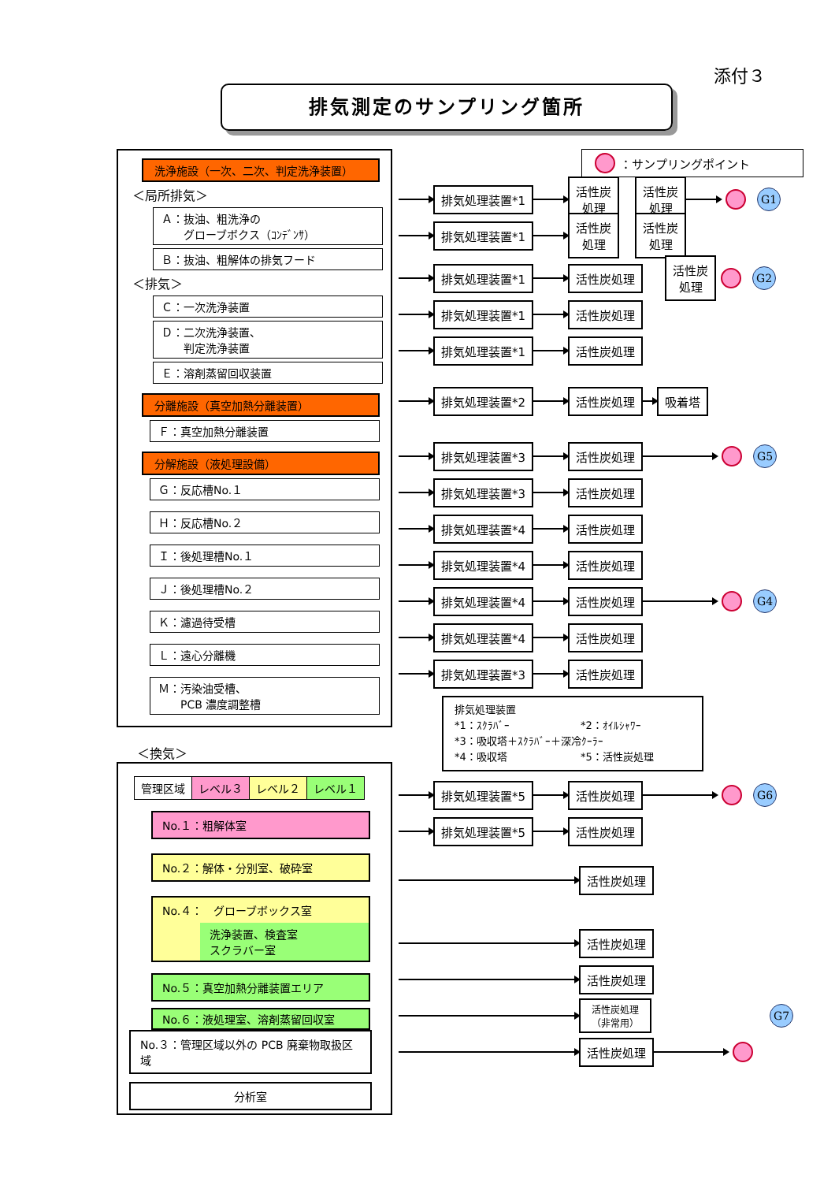添付３
排気測定のサンプリング箇所
洗浄施設（一次、二次、判定洗浄装置）
＜局所排気＞
Ａ：抜油、粗洗浄の
　　グローブボクス（ｺﾝﾃﾞﾝｻ）
Ｂ：抜油、粗解体の排気フード
＜排気＞
Ｃ：一次洗浄装置
Ｄ：二次洗浄装置、
　　判定洗浄装置
Ｅ：溶剤蒸留回収装置
分離施設（真空加熱分離装置）
Ｆ：真空加熱分離装置
分解施設（液処理設備）
Ｇ：反応槽No.１
Ｈ：反応槽No.２
Ｉ：後処理槽No.１
Ｊ：後処理槽No.２
Ｋ：濾過待受槽
Ｌ：遠心分離機
Ｍ：汚染油受槽、
　　PCB 濃度調整槽
＜換気＞
| 管理区域 | レベル３ | レベル２ | レベル１ |
No.１：粗解体室
No.２：解体・分別室、破砕室
No.４：　グローブボックス室
洗浄装置、検査室
スクラバー室
No.５：真空加熱分離装置エリア
No.６：液処理室、溶剤蒸留回収室
No.３：管理区域以外の PCB 廃棄物取扱区域
分析室
：サンプリングポイント
排気処理装置*1 活性炭
処理 活性炭
処理 G1
排気処理装置*1 活性炭
処理 活性炭
処理
排気処理装置*1 活性炭処理 活性炭
処理 G2
排気処理装置*1 活性炭処理
排気処理装置*1 活性炭処理
排気処理装置*2 活性炭処理 吸着塔
排気処理装置*3 活性炭処理 G5
排気処理装置*3 活性炭処理
排気処理装置*4 活性炭処理
排気処理装置*4 活性炭処理
排気処理装置*4 活性炭処理 G4
排気処理装置*4 活性炭処理
排気処理装置*3 活性炭処理
排気処理装置
*1：ｽｸﾗﾊﾞｰ *2：ｵｲﾙｼｬﾜｰ
*3：吸収塔＋ｽｸﾗﾊﾞｰ＋深冷ｸｰﾗｰ
*4：吸収塔 *5：活性炭処理
排気処理装置*5 活性炭処理 G6
排気処理装置*5 活性炭処理
活性炭処理
活性炭処理
活性炭処理
活性炭処理
（非常用） G7
活性炭処理